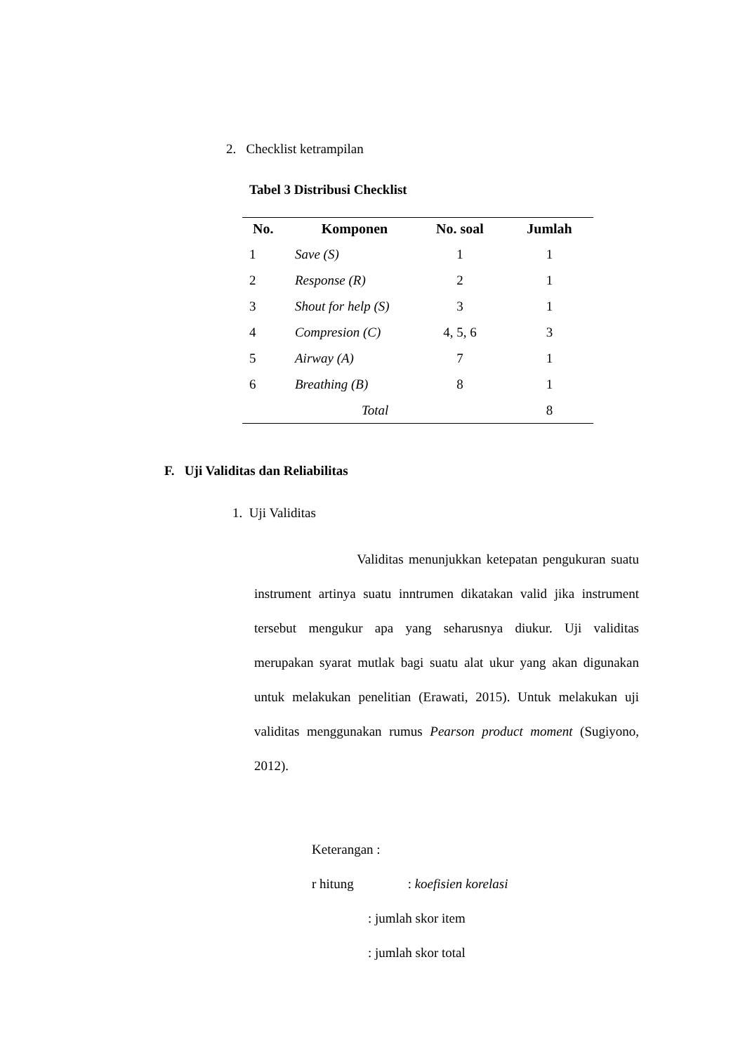2. Checklist ketrampilan
Tabel 3 Distribusi Checklist
| No. | Komponen | No. soal | Jumlah |
| --- | --- | --- | --- |
| 1 | Save (S) | 1 | 1 |
| 2 | Response (R) | 2 | 1 |
| 3 | Shout for help (S) | 3 | 1 |
| 4 | Compresion (C) | 4, 5, 6 | 3 |
| 5 | Airway (A) | 7 | 1 |
| 6 | Breathing (B) | 8 | 1 |
| Total | | | 8 |
F. Uji Validitas dan Reliabilitas
1. Uji Validitas
Validitas menunjukkan ketepatan pengukuran suatu instrument artinya suatu inntrumen dikatakan valid jika instrument tersebut mengukur apa yang seharusnya diukur. Uji validitas merupakan syarat mutlak bagi suatu alat ukur yang akan digunakan untuk melakukan penelitian (Erawati, 2015). Untuk melakukan uji validitas menggunakan rumus Pearson product moment (Sugiyono, 2012).
Keterangan :
r hitung : koefisien korelasi
: jumlah skor item
: jumlah skor total